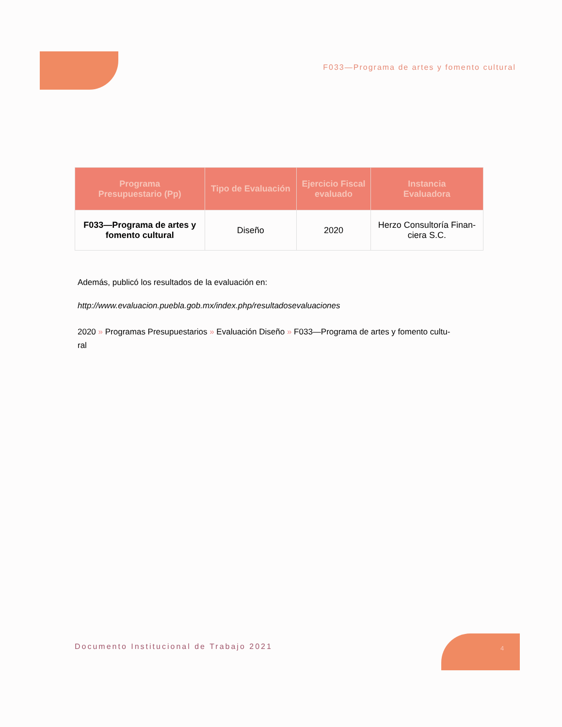F033—Programa de artes y fomento cultural
| Programa Presupuestario (Pp) | Tipo de Evaluación | Ejercicio Fiscal evaluado | Instancia Evaluadora |
| --- | --- | --- | --- |
| F033—Programa de artes y fomento cultural | Diseño | 2020 | Herzo Consultoría Finan- ciera S.C. |
Además, publicó los resultados de la evaluación en:
http://www.evaluacion.puebla.gob.mx/index.php/resultadosevaluaciones
2020 » Programas Presupuestarios » Evaluación Diseño » F033—Programa de artes y fomento cultu-
ral
Documento Institucional de Trabajo 2021
4